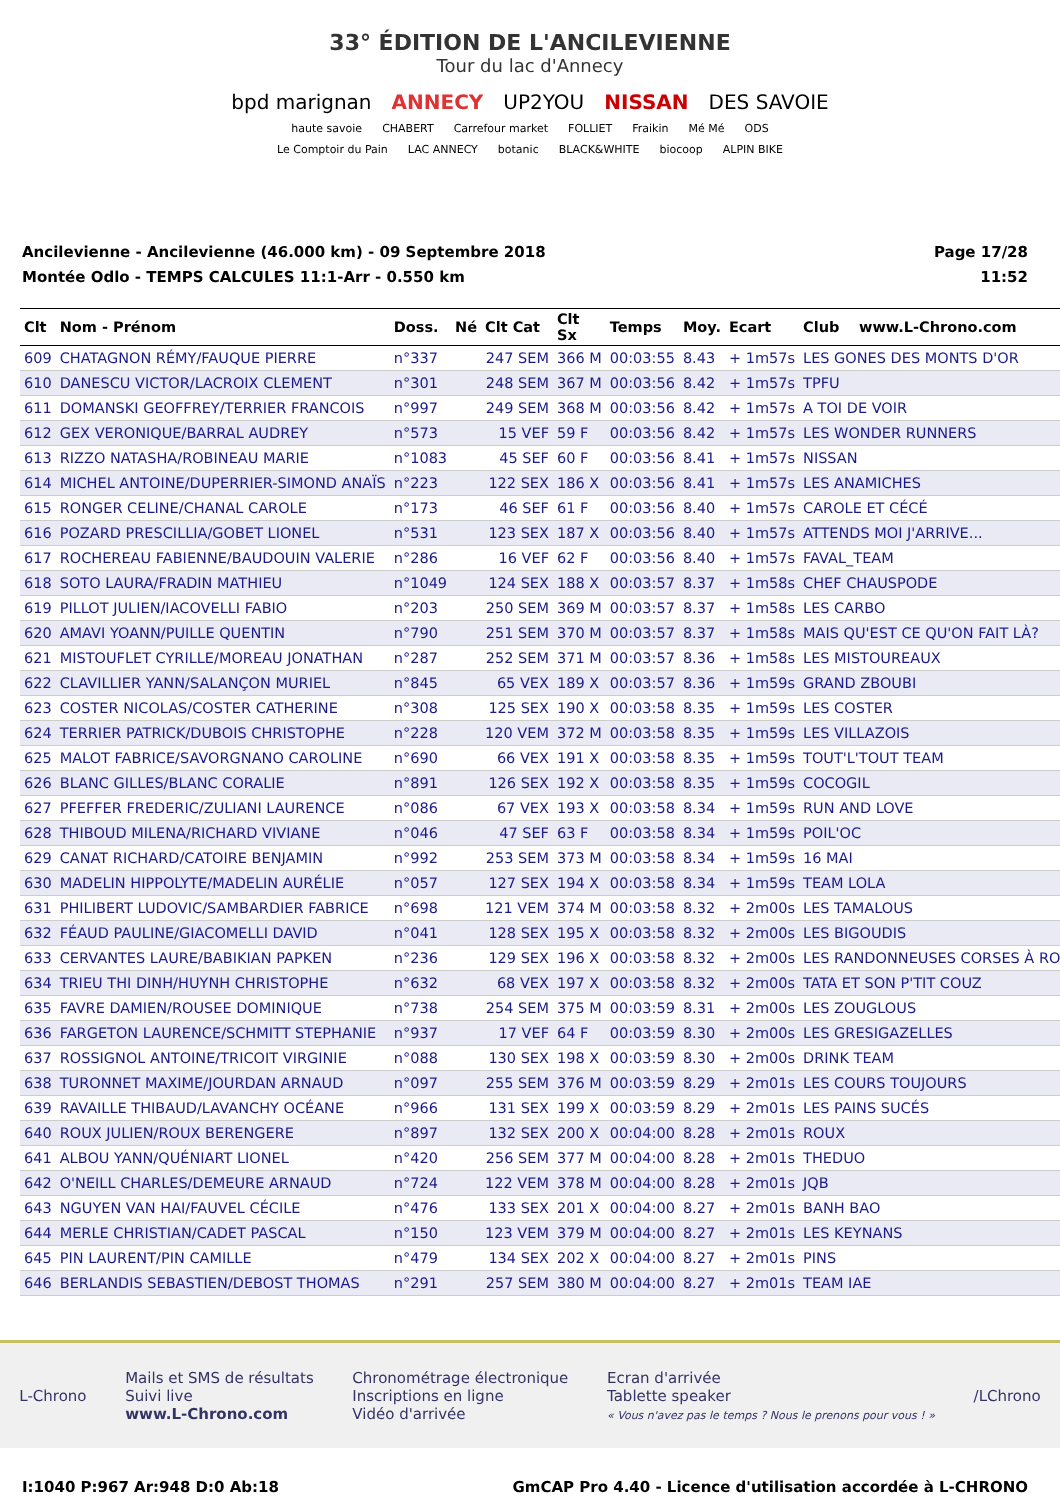33° ÉDITION DE L'ANCILEVIENNE
Tour du lac d'Annecy
bpd marignan ANNECY UP2YOU NISSAN DES SAVOIE
haute savoie CHABERT Carrefour market FOLLIET Fraikin Mé Mé ODS
Le Comptoir du Pain LAC ANNECY botanic BLACK&WHITE biocoop ALPIN BIKE
Ancilevienne - Ancilevienne (46.000 km) - 09 Septembre 2018
Montée Odlo - TEMPS CALCULES 11:1-Arr - 0.550 km
Page 17/28
11:52
| Clt | Nom - Prénom | Doss. | Né | Clt Cat | Clt Sx | Temps | Moy. | Ecart | Club | www.L-Chrono.com |
| --- | --- | --- | --- | --- | --- | --- | --- | --- | --- | --- |
| 609 | CHATAGNON RÉMY/FAUQUE PIERRE | n°337 | | 247 SEM | 366 M | 00:03:55 | 8.43 | + 1m57s | LES GONES DES MONTS D'OR | |
| 610 | DANESCU VICTOR/LACROIX CLEMENT | n°301 | | 248 SEM | 367 M | 00:03:56 | 8.42 | + 1m57s | TPFU | |
| 611 | DOMANSKI GEOFFREY/TERRIER FRANCOIS | n°997 | | 249 SEM | 368 M | 00:03:56 | 8.42 | + 1m57s | A TOI DE VOIR | |
| 612 | GEX VERONIQUE/BARRAL AUDREY | n°573 | | 15 VEF | 59 F | 00:03:56 | 8.42 | + 1m57s | LES WONDER RUNNERS | |
| 613 | RIZZO NATASHA/ROBINEAU MARIE | n°1083 | | 45 SEF | 60 F | 00:03:56 | 8.41 | + 1m57s | NISSAN | |
| 614 | MICHEL ANTOINE/DUPERRIER-SIMOND ANAÏS | n°223 | | 122 SEX | 186 X | 00:03:56 | 8.41 | + 1m57s | LES ANAMICHES | |
| 615 | RONGER CELINE/CHANAL CAROLE | n°173 | | 46 SEF | 61 F | 00:03:56 | 8.40 | + 1m57s | CAROLE ET CÉCÉ | |
| 616 | POZARD PRESCILLIA/GOBET LIONEL | n°531 | | 123 SEX | 187 X | 00:03:56 | 8.40 | + 1m57s | ATTENDS MOI J'ARRIVE... | |
| 617 | ROCHEREAU FABIENNE/BAUDOUIN VALERIE | n°286 | | 16 VEF | 62 F | 00:03:56 | 8.40 | + 1m57s | FAVAL_TEAM | |
| 618 | SOTO LAURA/FRADIN MATHIEU | n°1049 | | 124 SEX | 188 X | 00:03:57 | 8.37 | + 1m58s | CHEF CHAUSPODE | |
| 619 | PILLOT JULIEN/IACOVELLI FABIO | n°203 | | 250 SEM | 369 M | 00:03:57 | 8.37 | + 1m58s | LES CARBO | |
| 620 | AMAVI YOANN/PUILLE QUENTIN | n°790 | | 251 SEM | 370 M | 00:03:57 | 8.37 | + 1m58s | MAIS QU'EST CE QU'ON FAIT LÀ? | |
| 621 | MISTOUFLET CYRILLE/MOREAU JONATHAN | n°287 | | 252 SEM | 371 M | 00:03:57 | 8.36 | + 1m58s | LES MISTOUREAUX | |
| 622 | CLAVILLIER YANN/SALANÇON MURIEL | n°845 | | 65 VEX | 189 X | 00:03:57 | 8.36 | + 1m59s | GRAND ZBOUBI | |
| 623 | COSTER NICOLAS/COSTER CATHERINE | n°308 | | 125 SEX | 190 X | 00:03:58 | 8.35 | + 1m59s | LES COSTER | |
| 624 | TERRIER PATRICK/DUBOIS CHRISTOPHE | n°228 | | 120 VEM | 372 M | 00:03:58 | 8.35 | + 1m59s | LES VILLAZOIS | |
| 625 | MALOT FABRICE/SAVORGNANO CAROLINE | n°690 | | 66 VEX | 191 X | 00:03:58 | 8.35 | + 1m59s | TOUT'L'TOUT TEAM | |
| 626 | BLANC GILLES/BLANC CORALIE | n°891 | | 126 SEX | 192 X | 00:03:58 | 8.35 | + 1m59s | COCOGIL | |
| 627 | PFEFFER FREDERIC/ZULIANI LAURENCE | n°086 | | 67 VEX | 193 X | 00:03:58 | 8.34 | + 1m59s | RUN AND LOVE | |
| 628 | THIBOUD MILENA/RICHARD VIVIANE | n°046 | | 47 SEF | 63 F | 00:03:58 | 8.34 | + 1m59s | POIL'OC | |
| 629 | CANAT RICHARD/CATOIRE BENJAMIN | n°992 | | 253 SEM | 373 M | 00:03:58 | 8.34 | + 1m59s | 16 MAI | |
| 630 | MADELIN HIPPOLYTE/MADELIN AURÉLIE | n°057 | | 127 SEX | 194 X | 00:03:58 | 8.34 | + 1m59s | TEAM LOLA | |
| 631 | PHILIBERT LUDOVIC/SAMBARDIER FABRICE | n°698 | | 121 VEM | 374 M | 00:03:58 | 8.32 | + 2m00s | LES TAMALOUS | |
| 632 | FÉAUD PAULINE/GIACOMELLI DAVID | n°041 | | 128 SEX | 195 X | 00:03:58 | 8.32 | + 2m00s | LES BIGOUDIS | |
| 633 | CERVANTES LAURE/BABIKIAN PAPKEN | n°236 | | 129 SEX | 196 X | 00:03:58 | 8.32 | + 2m00s | LES RANDONNEUSES CORSES À RO | |
| 634 | TRIEU THI DINH/HUYNH CHRISTOPHE | n°632 | | 68 VEX | 197 X | 00:03:58 | 8.32 | + 2m00s | TATA ET SON P'TIT COUZ | |
| 635 | FAVRE DAMIEN/ROUSEE DOMINIQUE | n°738 | | 254 SEM | 375 M | 00:03:59 | 8.31 | + 2m00s | LES ZOUGLOUS | |
| 636 | FARGETON LAURENCE/SCHMITT STEPHANIE | n°937 | | 17 VEF | 64 F | 00:03:59 | 8.30 | + 2m00s | LES GRESIGAZELLES | |
| 637 | ROSSIGNOL ANTOINE/TRICOIT VIRGINIE | n°088 | | 130 SEX | 198 X | 00:03:59 | 8.30 | + 2m00s | DRINK TEAM | |
| 638 | TURONNET MAXIME/JOURDAN ARNAUD | n°097 | | 255 SEM | 376 M | 00:03:59 | 8.29 | + 2m01s | LES COURS TOUJOURS | |
| 639 | RAVAILLE THIBAUD/LAVANCHY OCÉANE | n°966 | | 131 SEX | 199 X | 00:03:59 | 8.29 | + 2m01s | LES PAINS SUCÉS | |
| 640 | ROUX JULIEN/ROUX BERENGERE | n°897 | | 132 SEX | 200 X | 00:04:00 | 8.28 | + 2m01s | ROUX | |
| 641 | ALBOU YANN/QUÉNIART LIONEL | n°420 | | 256 SEM | 377 M | 00:04:00 | 8.28 | + 2m01s | THEDUO | |
| 642 | O'NEILL CHARLES/DEMEURE ARNAUD | n°724 | | 122 VEM | 378 M | 00:04:00 | 8.28 | + 2m01s | JQB | |
| 643 | NGUYEN VAN HAI/FAUVEL CÉCILE | n°476 | | 133 SEX | 201 X | 00:04:00 | 8.27 | + 2m01s | BANH BAO | |
| 644 | MERLE CHRISTIAN/CADET PASCAL | n°150 | | 123 VEM | 379 M | 00:04:00 | 8.27 | + 2m01s | LES KEYNANS | |
| 645 | PIN LAURENT/PIN CAMILLE | n°479 | | 134 SEX | 202 X | 00:04:00 | 8.27 | + 2m01s | PINS | |
| 646 | BERLANDIS SEBASTIEN/DEBOST THOMAS | n°291 | | 257 SEM | 380 M | 00:04:00 | 8.27 | + 2m01s | TEAM IAE | |
L-Chrono
Mails et SMS de résultats
Suivi live
www.L-Chrono.com
Chronométrage électronique
Inscriptions en ligne
Vidéo d'arrivée
Ecran d'arrivée
Tablette speaker
« Vous n'avez pas le temps ? Nous le prenons pour vous ! »
/LChrono
I:1040 P:967 Ar:948 D:0 Ab:18 GmCAP Pro 4.40 - Licence d'utilisation accordée à L-CHRONO